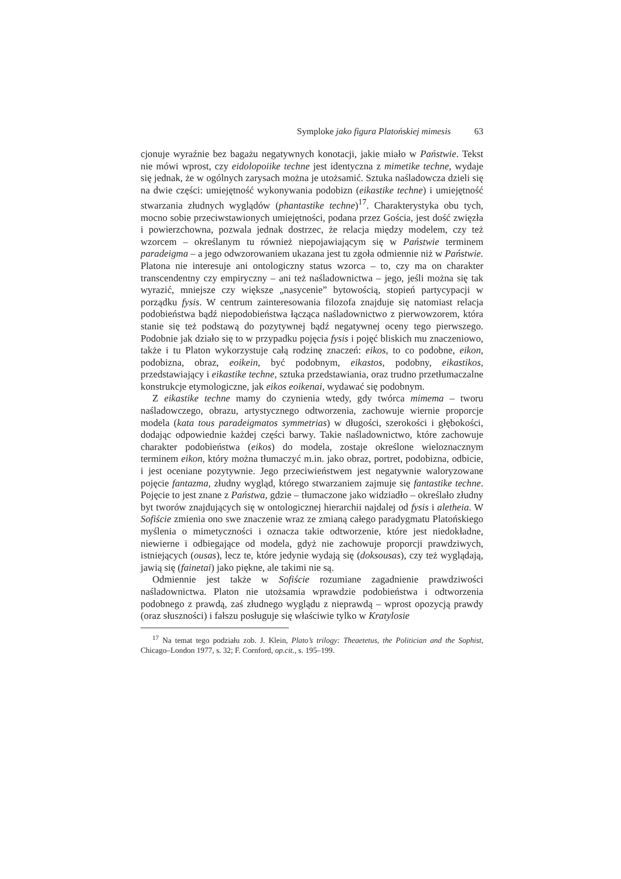Symploke jako figura Platońskiej mimesis 63
cjonuje wyraźnie bez bagażu negatywnych konotacji, jakie miało w Państwie. Tekst nie mówi wprost, czy eidolopoiike techne jest identyczna z mimetike techne, wydaje się jednak, że w ogólnych zarysach można je utożsamić. Sztuka naśladowcza dzieli się na dwie części: umiejętność wykonywania podobizn (eikastike techne) i umiejętność stwarzania złudnych wyglądów (phantastike techne)<sup>17</sup>. Charakterystyka obu tych, mocno sobie przeciwstawionych umiejętności, podana przez Gościa, jest dość zwięzła i powierzchowna, pozwala jednak dostrzec, że relacja między modelem, czy też wzorcem – określanym tu również niepojawiającym się w Państwie terminem paradeigma – a jego odwzorowaniem ukazana jest tu zgoła odmiennie niż w Państwie. Platona nie interesuje ani ontologiczny status wzorca – to, czy ma on charakter transcendentny czy empiryczny – ani też naśladownictwa – jego, jeśli można się tak wyrazić, mniejsze czy większe „nasycenie” bytowością, stopień partycypacji w porządku fysis. W centrum zainteresowania filozofa znajduje się natomiast relacja podobieństwa bądź niepodobieństwa łącząca naśladownictwo z pierwowzorem, która stanie się też podstawą do pozytywnej bądź negatywnej oceny tego pierwszego. Podobnie jak działo się to w przypadku pojęcia fysis i pojęć bliskich mu znaczeniowo, także i tu Platon wykorzystuje całą rodzinę znaczeń: eikos, to co podobne, eikon, podobizna, obraz, eoikein, być podobnym, eikastos, podobny, eikastikos, przedstawiający i eikastike techne, sztuka przedstawiania, oraz trudno przetłumaczalne konstrukcje etymologiczne, jak eikos eoikenai, wydawać się podobnym.
Z eikastike techne mamy do czynienia wtedy, gdy twórca mimema – tworu naśladowczego, obrazu, artystycznego odtworzenia, zachowuje wiernie proporcje modela (kata tous paradeigmatos symmetrias) w długości, szerokości i głębokości, dodając odpowiednie każdej części barwy. Takie naśladownictwo, które zachowuje charakter podobieństwa (eikos) do modela, zostaje określone wieloznacznym terminem eikon, który można tłumaczyć m.in. jako obraz, portret, podobizna, odbicie, i jest oceniane pozytywnie. Jego przeciwieństwem jest negatywnie waloryzowane pojęcie fantazma, złudny wygląd, którego stwarzaniem zajmuje się fantastike techne. Pojęcie to jest znane z Państwa, gdzie – tłumaczone jako widziadło – określało złudny byt tworów znajdujących się w ontologicznej hierarchii najdalej od fysis i aletheia. W Sofiście zmienia ono swe znaczenie wraz ze zmianą całego paradygmatu Platońskiego myślenia o mimetyczności i oznacza takie odtworzenie, które jest niedokładne, niewierne i odbiegające od modela, gdyż nie zachowuje proporcji prawdziwych, istniejących (ousas), lecz te, które jedynie wydają się (doksousas), czy też wyglądają, jawią się (fainetai) jako piękne, ale takimi nie są.
Odmiennie jest także w Sofiście rozumiane zagadnienie prawdziwości naśladownictwa. Platon nie utożsamia wprawdzie podobieństwa i odtworzenia podobnego z prawdą, zaś złudnego wyglądu z nieprawdą – wprost opozycją prawdy (oraz słuszności) i fałszu posługuje się właściwie tylko w Kratylosie
<sup>17</sup> Na temat tego podziału zob. J. Klein, Plato’s trilogy: Theaetetus, the Politician and the Sophist, Chicago–London 1977, s. 32; F. Cornford, op.cit., s. 195–199.